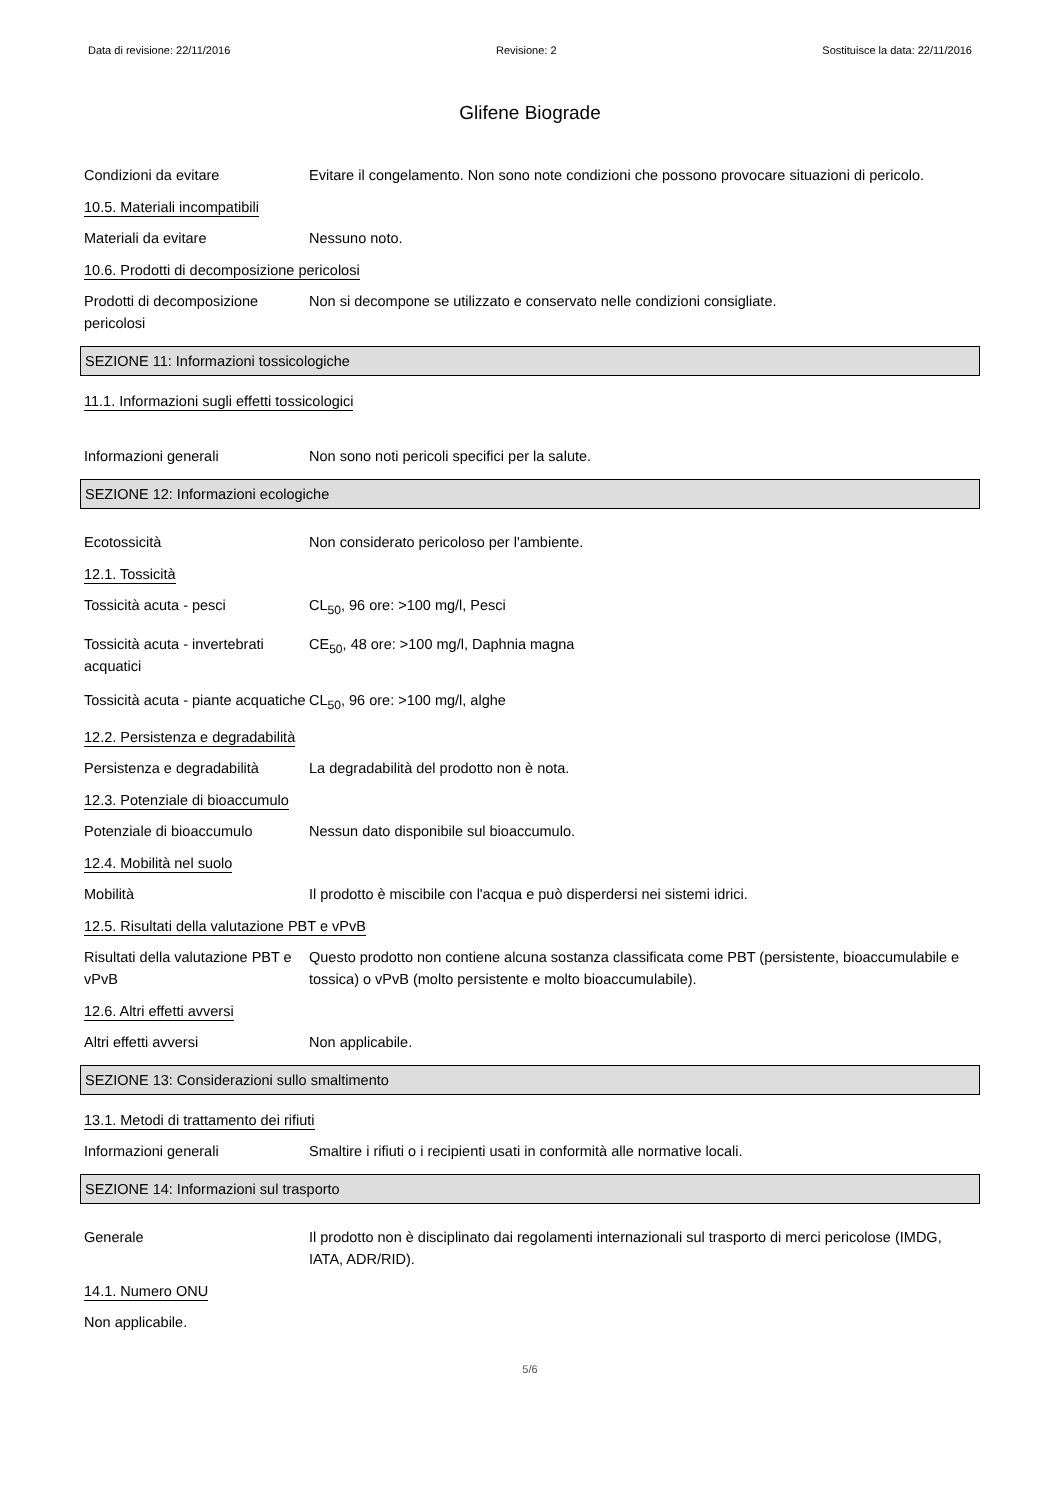Data di revisione: 22/11/2016 Revisione: 2 Sostituisce la data: 22/11/2016
Glifene Biograde
Condizioni da evitare Evitare il congelamento. Non sono note condizioni che possono provocare situazioni di pericolo.
10.5. Materiali incompatibili
Materiali da evitare Nessuno noto.
10.6. Prodotti di decomposizione pericolosi
Prodotti di decomposizione pericolosi
Non si decompone se utilizzato e conservato nelle condizioni consigliate.
SEZIONE 11: Informazioni tossicologiche
11.1. Informazioni sugli effetti tossicologici
Informazioni generali Non sono noti pericoli specifici per la salute.
SEZIONE 12: Informazioni ecologiche
Ecotossicità Non considerato pericoloso per l'ambiente.
12.1. Tossicità
Tossicità acuta - pesci CL<sub>50</sub>, 96 ore: >100 mg/l, Pesci
Tossicità acuta - invertebrati acquatici
CE<sub>50</sub>, 48 ore: >100 mg/l, Daphnia magna
Tossicità acuta - piante acquatiche
CL<sub>50</sub>, 96 ore: >100 mg/l, alghe
12.2. Persistenza e degradabilità
Persistenza e degradabilità
La degradabilità del prodotto non è nota.
12.3. Potenziale di bioaccumulo
Potenziale di bioaccumulo Nessun dato disponibile sul bioaccumulo.
12.4. Mobilità nel suolo
Mobilità Il prodotto è miscibile con l'acqua e può disperdersi nei sistemi idrici.
12.5. Risultati della valutazione PBT e vPvB
Risultati della valutazione PBT e vPvB
Questo prodotto non contiene alcuna sostanza classificata come PBT (persistente, bioaccumulabile e tossica) o vPvB (molto persistente e molto bioaccumulabile).
12.6. Altri effetti avversi
Altri effetti avversi Non applicabile.
SEZIONE 13: Considerazioni sullo smaltimento
13.1. Metodi di trattamento dei rifiuti
Informazioni generali Smaltire i rifiuti o i recipienti usati in conformità alle normative locali.
SEZIONE 14: Informazioni sul trasporto
Generale Il prodotto non è disciplinato dai regolamenti internazionali sul trasporto di merci pericolose (IMDG, IATA, ADR/RID).
14.1. Numero ONU
Non applicabile.
5/6